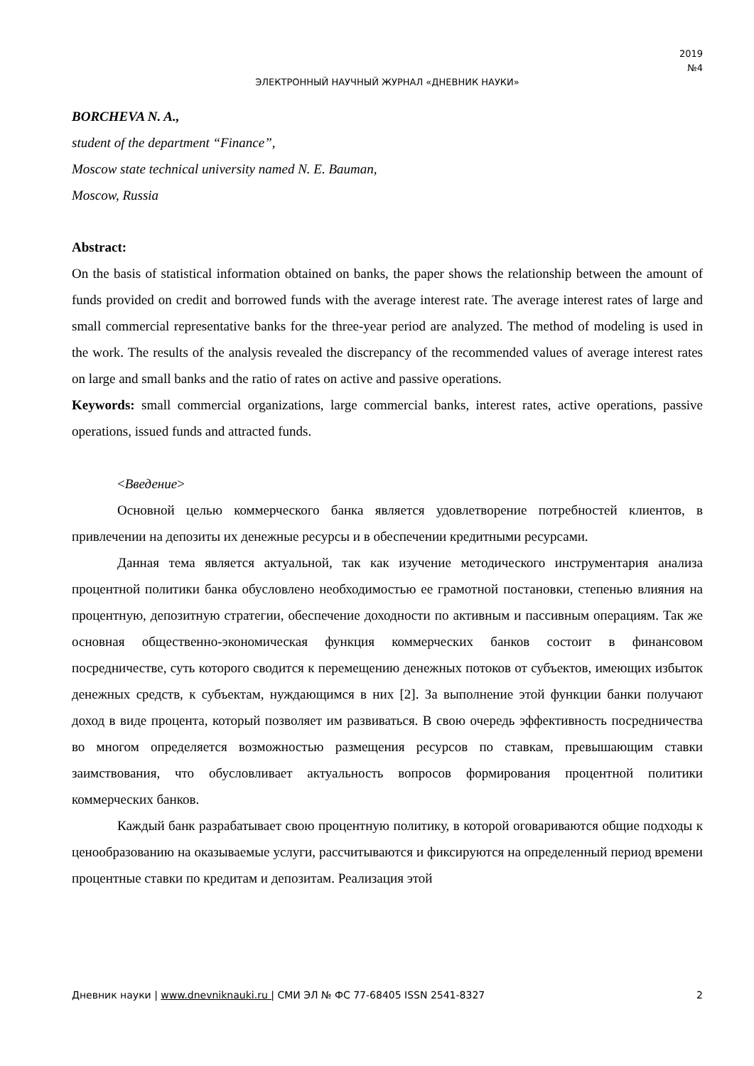2019
№4
ЭЛЕКТРОННЫЙ НАУЧНЫЙ ЖУРНАЛ «ДНЕВНИК НАУКИ»
BORCHEVA N. A.,
student of the department “Finance”,
Moscow state technical university named N. E. Bauman,
Moscow, Russia
Abstract:
On the basis of statistical information obtained on banks, the paper shows the relationship between the amount of funds provided on credit and borrowed funds with the average interest rate. The average interest rates of large and small commercial representative banks for the three-year period are analyzed. The method of modeling is used in the work. The results of the analysis revealed the discrepancy of the recommended values of average interest rates on large and small banks and the ratio of rates on active and passive operations.
Keywords: small commercial organizations, large commercial banks, interest rates, active operations, passive operations, issued funds and attracted funds.
<Введение>
Основной целью коммерческого банка является удовлетворение потребностей клиентов, в привлечении на депозиты их денежные ресурсы и в обеспечении кредитными ресурсами.
Данная тема является актуальной, так как изучение методического инструментария анализа процентной политики банка обусловлено необходимостью ее грамотной постановки, степенью влияния на процентную, депозитную стратегии, обеспечение доходности по активным и пассивным операциям. Так же основная общественно-экономическая функция коммерческих банков состоит в финансовом посредничестве, суть которого сводится к перемещению денежных потоков от субъектов, имеющих избыток денежных средств, к субъектам, нуждающимся в них [2]. За выполнение этой функции банки получают доход в виде процента, который позволяет им развиваться. В свою очередь эффективность посредничества во многом определяется возможностью размещения ресурсов по ставкам, превышающим ставки заимствования, что обусловливает актуальность вопросов формирования процентной политики коммерческих банков.
Каждый банк разрабатывает свою процентную политику, в которой оговариваются общие подходы к ценообразованию на оказываемые услуги, рассчитываются и фиксируются на определенный период времени процентные ставки по кредитам и депозитам. Реализация этой
Дневник науки | www.dnevniknauki.ru | СМИ ЭЛ № ФС 77-68405 ISSN 2541-8327 2